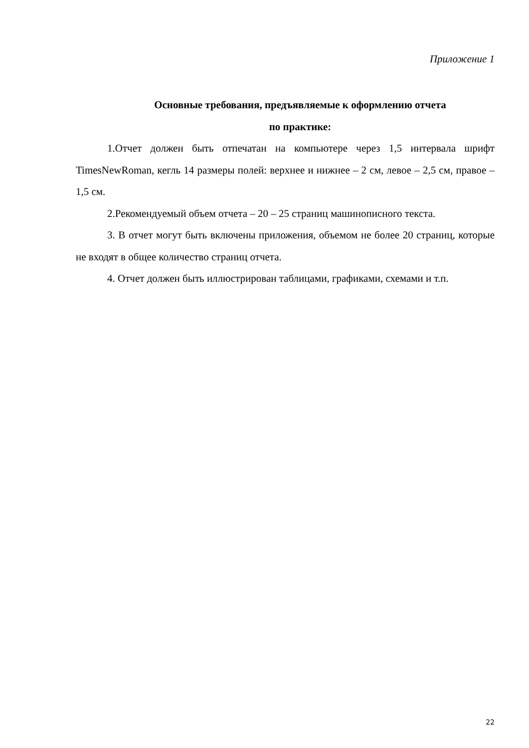Приложение 1
Основные требования, предъявляемые к оформлению отчета
по практике:
1.Отчет должен быть отпечатан на компьютере через 1,5 интервала шрифт TimesNewRoman, кегль 14 размеры полей: верхнее и нижнее – 2 см, левое – 2,5 см, правое – 1,5 см.
2.Рекомендуемый объем отчета – 20 – 25 страниц машинописного текста.
3. В отчет могут быть включены приложения, объемом не более 20 страниц, которые не входят в общее количество страниц отчета.
4. Отчет должен быть иллюстрирован таблицами, графиками, схемами и т.п.
22